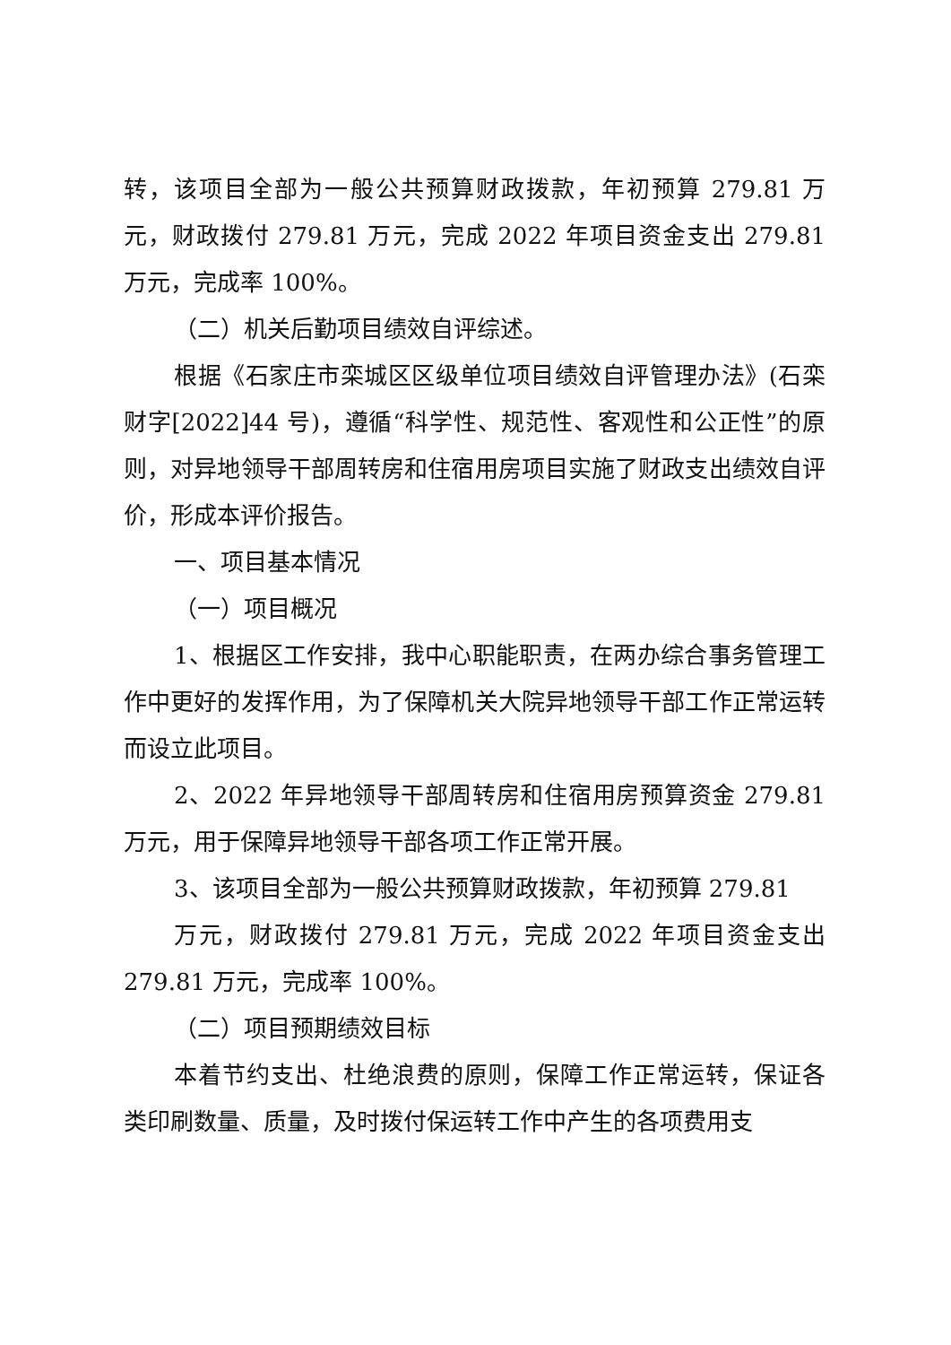转，该项目全部为一般公共预算财政拨款，年初预算 279.81 万元，财政拨付 279.81 万元，完成 2022 年项目资金支出 279.81 万元，完成率 100%。
（二）机关后勤项目绩效自评综述。
根据《石家庄市栾城区区级单位项目绩效自评管理办法》(石栾财字[2022]44 号)，遵循“科学性、规范性、客观性和公正性”的原则，对异地领导干部周转房和住宿用房项目实施了财政支出绩效自评价，形成本评价报告。
一、项目基本情况
（一）项目概况
1、根据区工作安排，我中心职能职责，在两办综合事务管理工作中更好的发挥作用，为了保障机关大院异地领导干部工作正常运转而设立此项目。
2、2022 年异地领导干部周转房和住宿用房预算资金 279.81 万元，用于保障异地领导干部各项工作正常开展。
3、该项目全部为一般公共预算财政拨款，年初预算 279.81
万元，财政拨付 279.81 万元，完成 2022 年项目资金支出 279.81 万元，完成率 100%。
（二）项目预期绩效目标
本着节约支出、杜绝浪费的原则，保障工作正常运转，保证各类印刷数量、质量，及时拨付保运转工作中产生的各项费用支